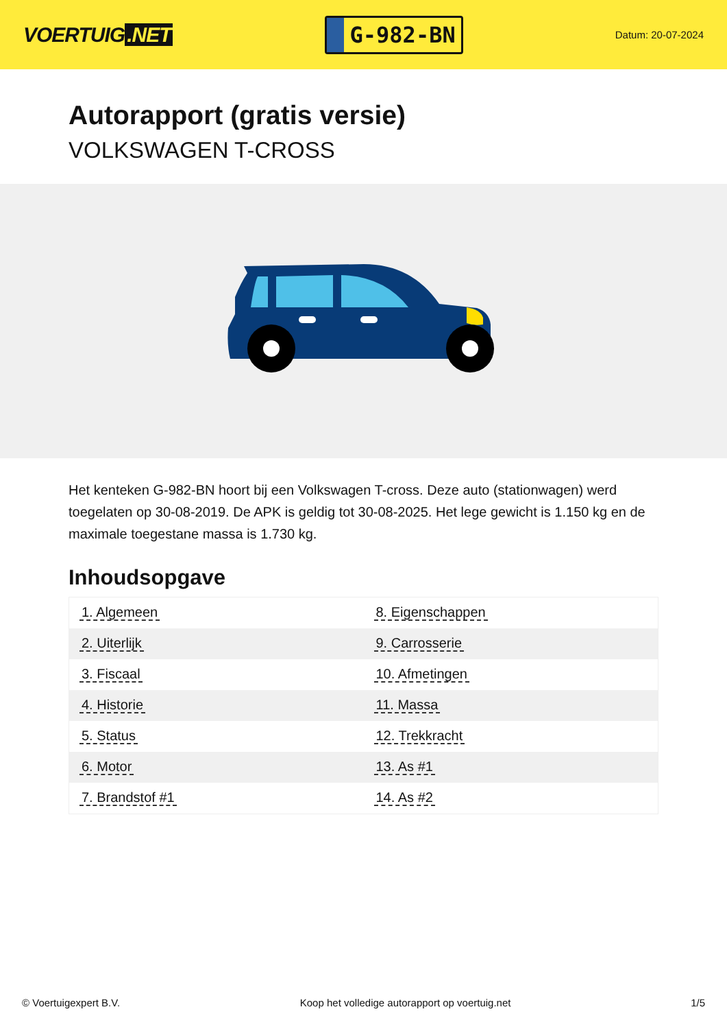VOERTUIG.NET
G-982-BN
Datum: 20-07-2024
Autorapport (gratis versie)
VOLKSWAGEN T-CROSS
Het kenteken G-982-BN hoort bij een Volkswagen T-cross. Deze auto (stationwagen) werd toegelaten op 30-08-2019. De APK is geldig tot 30-08-2025. Het lege gewicht is 1.150 kg en de maximale toegestane massa is 1.730 kg.
Inhoudsopgave
| 1. Algemeen | 8. Eigenschappen |
| 2. Uiterlijk | 9. Carrosserie |
| 3. Fiscaal | 10. Afmetingen |
| 4. Historie | 11. Massa |
| 5. Status | 12. Trekkracht |
| 6. Motor | 13. As #1 |
| 7. Brandstof #1 | 14. As #2 |
© Voertuigexpert B.V. Koop het volledige autorapport op voertuig.net
1/5